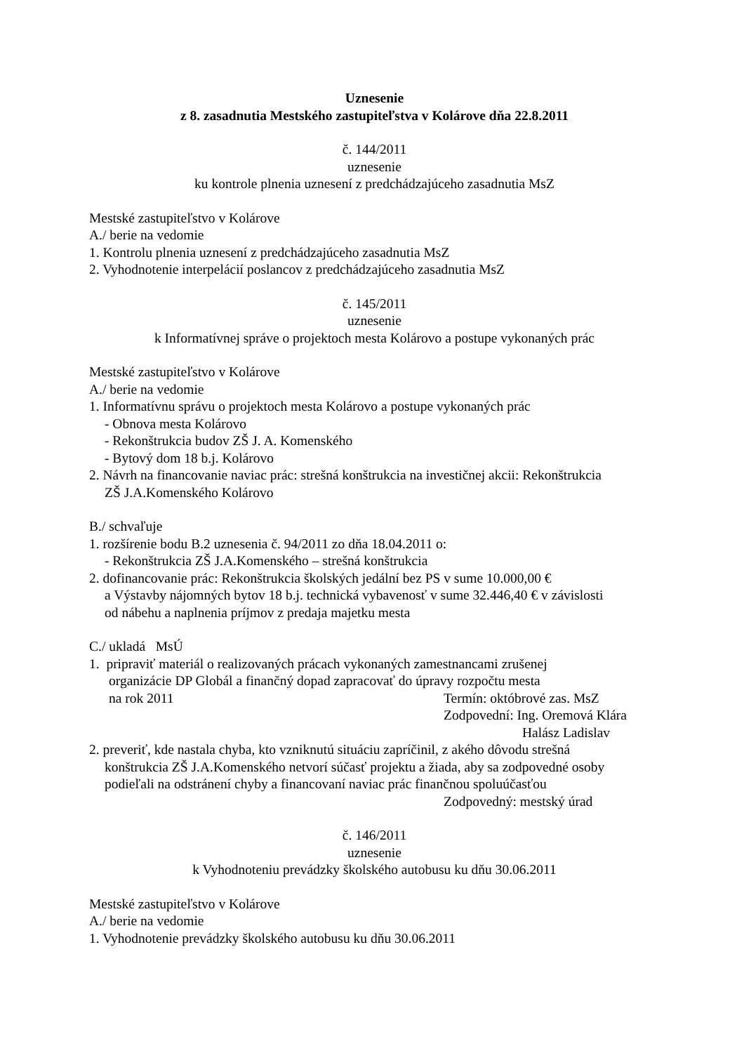Uznesenie
z 8. zasadnutia Mestského zastupiteľstva v Kolárove dňa 22.8.2011
č. 144/2011
uznesenie
ku kontrole plnenia uznesení z predchádzajúceho zasadnutia MsZ
Mestské zastupiteľstvo v Kolárove
A./ berie na vedomie
1. Kontrolu plnenia uznesení z predchádzajúceho zasadnutia MsZ
2. Vyhodnotenie interpelácií poslancov z predchádzajúceho zasadnutia MsZ
č. 145/2011
uznesenie
k Informatívnej správe o projektoch mesta Kolárovo a postupe vykonaných prác
Mestské zastupiteľstvo v Kolárove
A./ berie na vedomie
1. Informatívnu správu o projektoch mesta Kolárovo a postupe vykonaných prác
- Obnova mesta Kolárovo
- Rekonštrukcia budov ZŠ J. A. Komenského
- Bytový dom 18 b.j. Kolárovo
2. Návrh na financovanie naviac prác: strešná konštrukcia na investičnej akcii: Rekonštrukcia
ZŠ J.A.Komenského Kolárovo
B./ schvaľuje
1. rozšírenie bodu B.2 uznesenia č. 94/2011 zo dňa 18.04.2011 o:
- Rekonštrukcia ZŠ J.A.Komenského – strešná konštrukcia
2. dofinancovanie prác: Rekonštrukcia školských jedální bez PS v sume 10.000,00 €
a Výstavby nájomných bytov 18 b.j. technická vybavenosť v sume 32.446,40 € v závislosti
od nábehu a naplnenia príjmov z predaja majetku mesta
C./ ukladá MsÚ
1. pripraviť materiál o realizovaných prácach vykonaných zamestnancami zrušenej
organizácie DP Globál a finančný dopad zapracovať do úpravy rozpočtu mesta
na rok 2011 Termín: októbrové zas. MsZ
Zodpovední: Ing. Oremová Klára
Halász Ladislav
2. preveriť, kde nastala chyba, kto vzniknutú situáciu zapríčinil, z akého dôvodu strešná
konštrukcia ZŠ J.A.Komenského netvorí súčasť projektu a žiada, aby sa zodpovedné osoby
podieľali na odstránení chyby a financovaní naviac prác finančnou spoluúčasťou
Zodpovedný: mestský úrad
č. 146/2011
uznesenie
k Vyhodnoteniu prevádzky školského autobusu ku dňu 30.06.2011
Mestské zastupiteľstvo v Kolárove
A./ berie na vedomie
1. Vyhodnotenie prevádzky školského autobusu ku dňu 30.06.2011